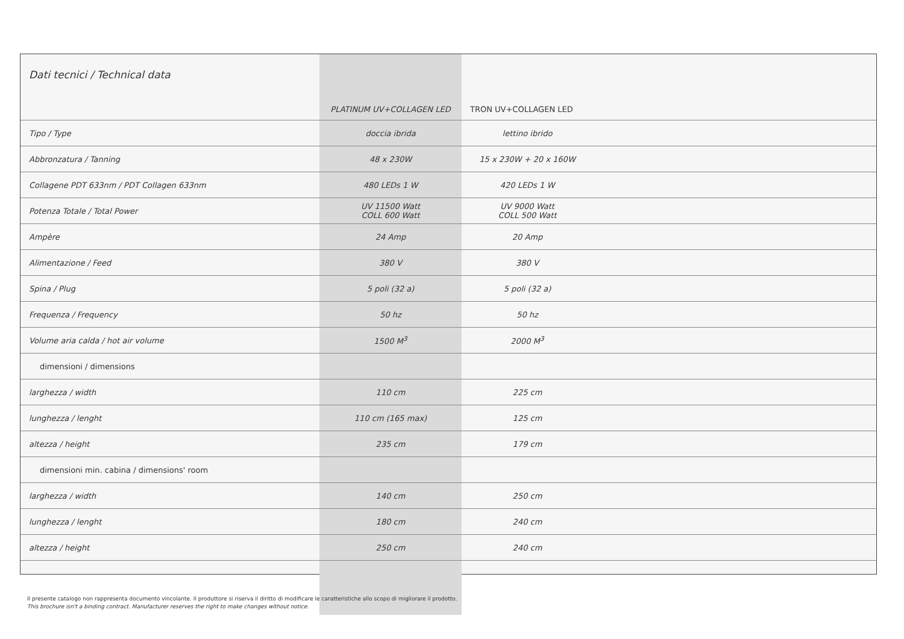| Dati tecnici / Technical data | PLATINUM UV+COLLAGEN LED | TRON UV+COLLAGEN LED | |
| --- | --- | --- | --- |
| Tipo / Type | doccia ibrida | lettino ibrido | |
| Abbronzatura / Tanning | 48 x 230W | 15 x 230W + 20 x 160W | |
| Collagene PDT 633nm / PDT Collagen 633nm | 480 LEDs 1 W | 420 LEDs 1 W | |
| Potenza Totale / Total Power | UV 11500 Watt COLL 600 Watt | UV 9000 Watt COLL 500 Watt | |
| Ampère | 24 Amp | 20 Amp | |
| Alimentazione / Feed | 380 V | 380 V | |
| Spina / Plug | 5 poli (32 a) | 5 poli (32 a) | |
| Frequenza / Frequency | 50 hz | 50 hz | |
| Volume aria calda / hot air volume | 1500 M<sup>3</sup> | 2000 M<sup>3</sup> | |
| dimensioni / dimensions | | | |
| larghezza / width | 110 cm | 225 cm | |
| lunghezza / lenght | 110 cm (165 max) | 125 cm | |
| altezza / height | 235 cm | 179 cm | |
| dimensioni min. cabina / dimensions' room | | | |
| larghezza / width | 140 cm | 250 cm | |
| lunghezza / lenght | 180 cm | 240 cm | |
| altezza / height | 250 cm | 240 cm | |
Il presente catalogo non rappresenta documento vincolante. Il produttore si riserva il diritto di modificare le caratteristiche allo scopo di migliorare il prodotto.
This brochure isn't a binding contract. Manufacturer reserves the right to make changes without notice.